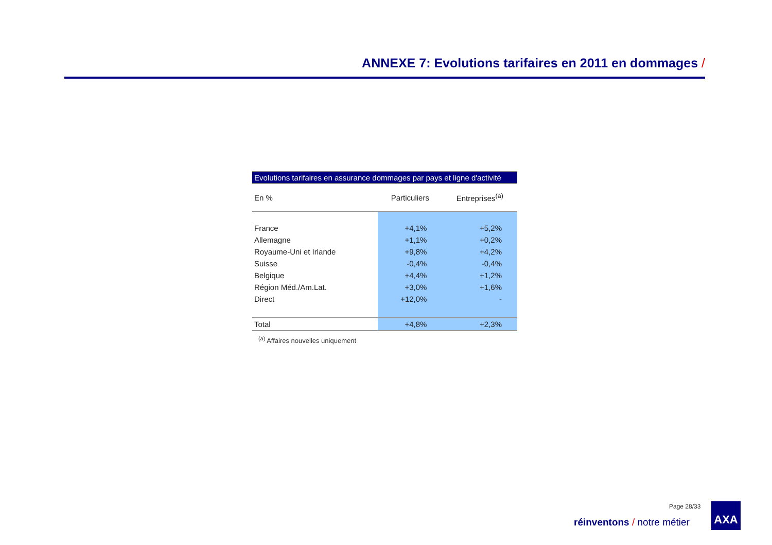ANNEXE 7: Evolutions tarifaires en 2011 en dommages /
Evolutions tarifaires en assurance dommages par pays et ligne d'activité
| En % | Particuliers | Entreprises<sup>(a)</sup> |
| --- | --- | --- |
| France | +4,1% | +5,2% |
| Allemagne | +1,1% | +0,2% |
| Royaume-Uni et Irlande | +9,8% | +4,2% |
| Suisse | -0,4% | -0,4% |
| Belgique | +4,4% | +1,2% |
| Région Méd./Am.Lat. | +3,0% | +1,6% |
| Direct | +12,0% | - |
| Total | +4,8% | +2,3% |
<sup>(a)</sup> Affaires nouvelles uniquement
Page 28/33
réinventons / notre métier
AXA